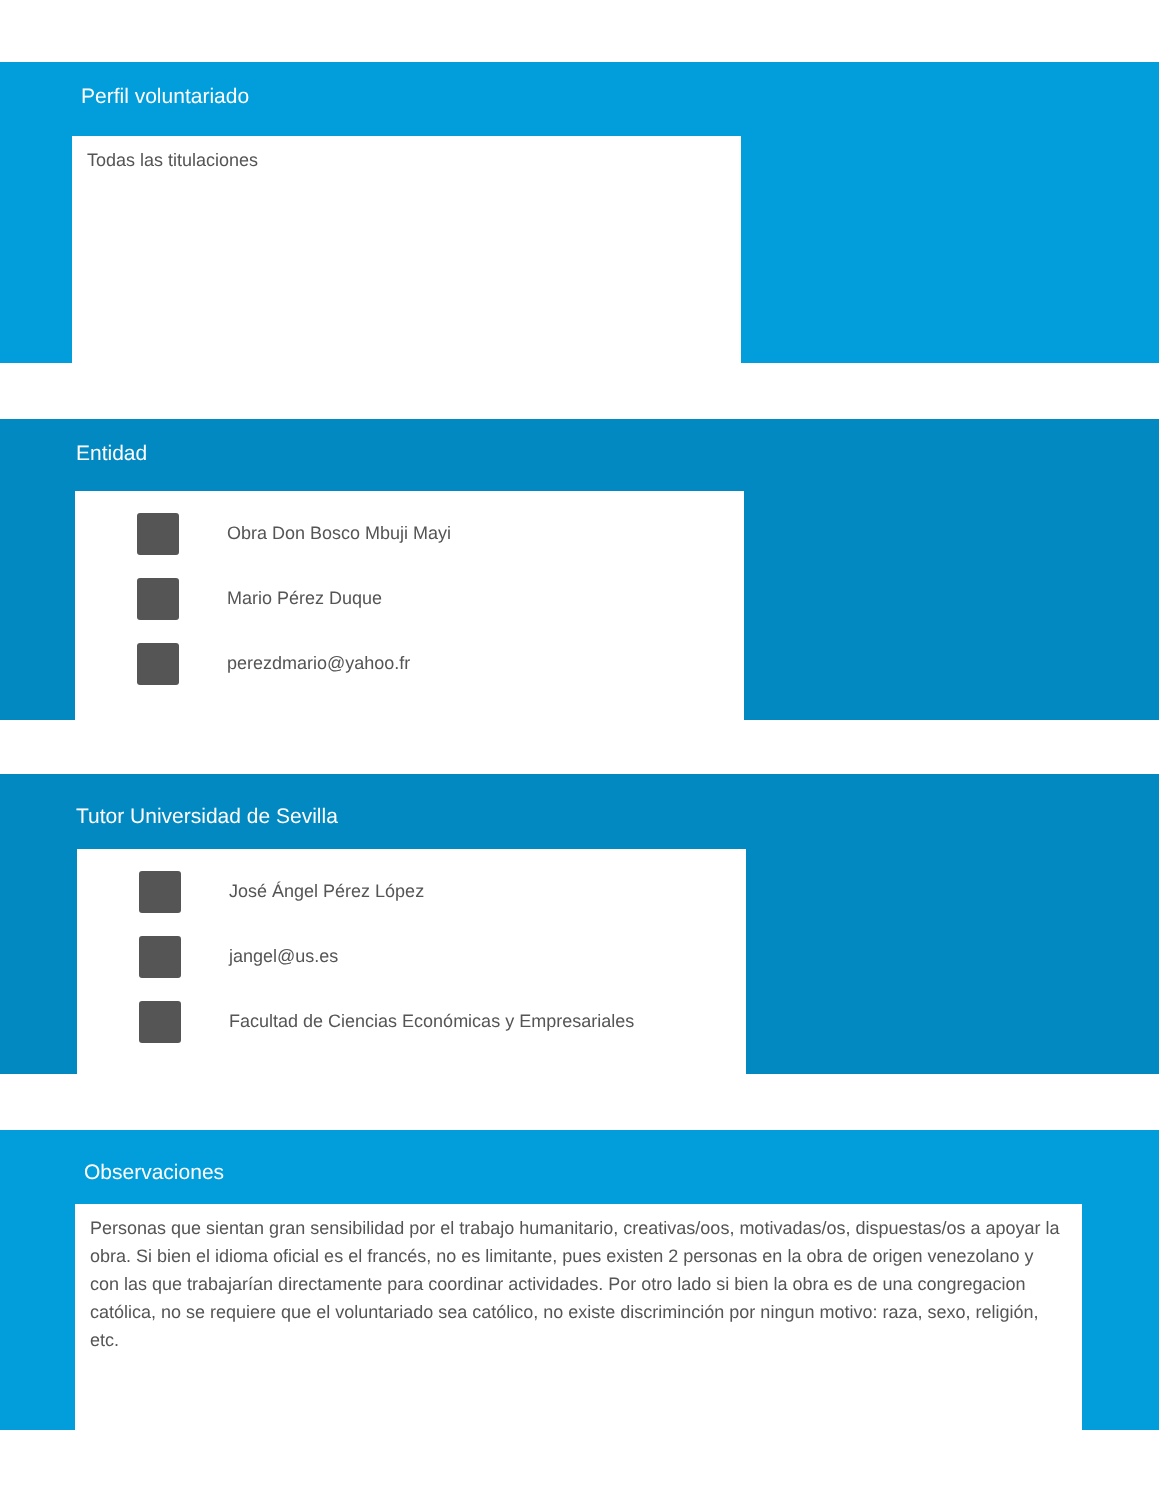Perfil voluntariado
Todas las titulaciones
Entidad
Obra Don Bosco Mbuji Mayi
Mario Pérez Duque
perezdmario@yahoo.fr
Tutor Universidad de Sevilla
José Ángel Pérez López
jangel@us.es
Facultad de Ciencias Económicas y Empresariales
Observaciones
Personas que sientan gran sensibilidad por el trabajo humanitario, creativas/oos, motivadas/os, dispuestas/os a apoyar la obra. Si bien el idioma oficial es el francés, no es limitante, pues existen 2 personas en la obra de origen venezolano y con las que trabajarían directamente para coordinar actividades. Por otro lado si bien la obra es de una congregacion católica, no se requiere que el voluntariado sea católico, no existe discriminción por ningun motivo: raza, sexo, religión, etc.